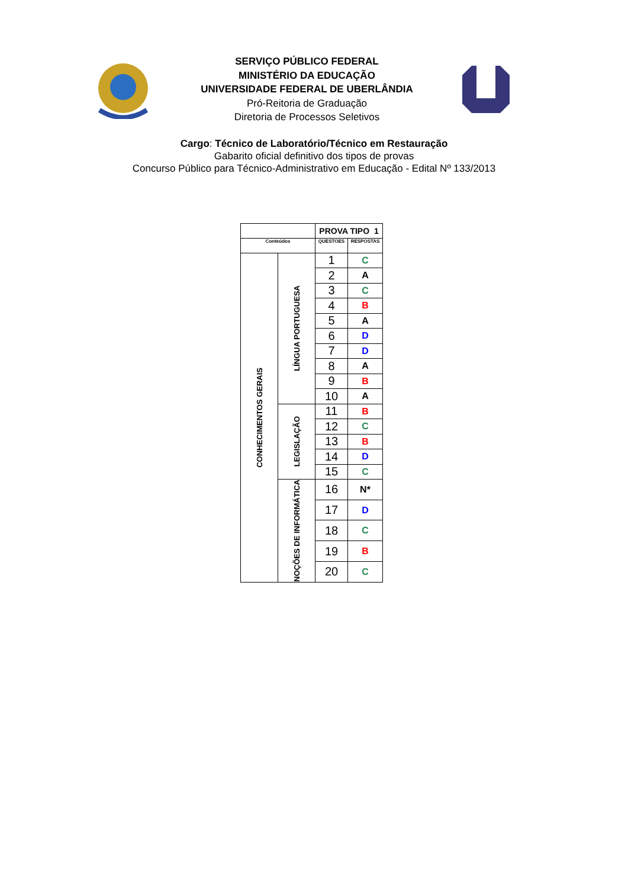SERVIÇO PÚBLICO FEDERAL
MINISTÉRIO DA EDUCAÇÃO
UNIVERSIDADE FEDERAL DE UBERLÂNDIA
Pró-Reitoria de Graduação
Diretoria de Processos Seletivos
Cargo: Técnico de Laboratório/Técnico em Restauração
Gabarito oficial definitivo dos tipos de provas
Concurso Público para Técnico-Administrativo em Educação - Edital Nº 133/2013
| | | PROVA TIPO 1 | |
| Conteúdos | | QUESTOES | RESPOSTAS |
| CONHECIMENTOS GERAIS | LÍNGUA PORTUGUESA | 1 | C |
| | | 2 | A |
| | | 3 | C |
| | | 4 | B |
| | | 5 | A |
| | | 6 | D |
| | | 7 | D |
| | | 8 | A |
| | | 9 | B |
| | | 10 | A |
| | LEGISLAÇÃO | 11 | B |
| | | 12 | C |
| | | 13 | B |
| | | 14 | D |
| | | 15 | C |
| | NOÇÕES DE INFORMÁTICA | 16 | N* |
| | | 17 | D |
| | | 18 | C |
| | | 19 | B |
| | | 20 | C |